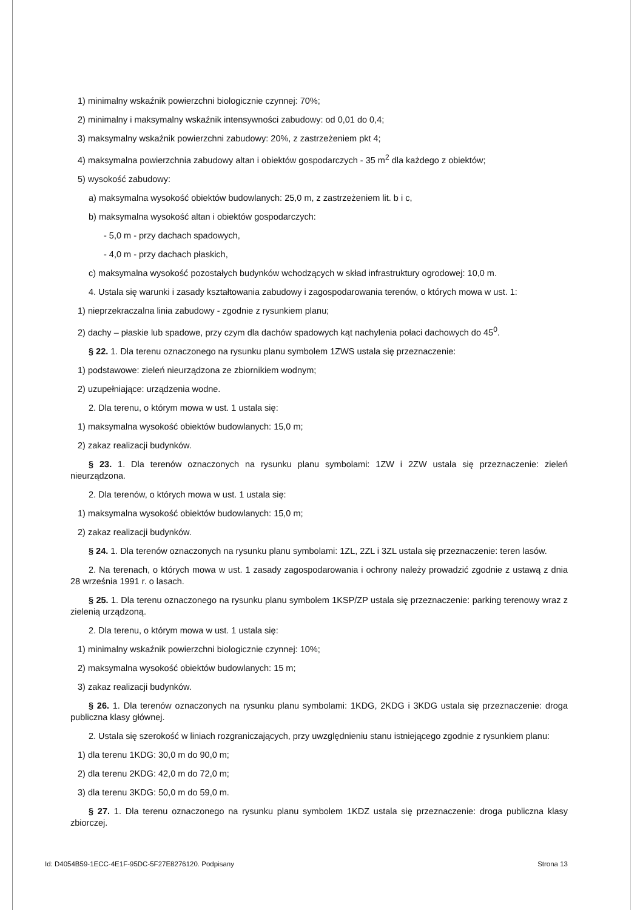1) minimalny wskaźnik powierzchni biologicznie czynnej: 70%;
2) minimalny i maksymalny wskaźnik intensywności zabudowy: od 0,01 do 0,4;
3) maksymalny wskaźnik powierzchni zabudowy: 20%, z zastrzeżeniem pkt 4;
4) maksymalna powierzchnia zabudowy altan i obiektów gospodarczych - 35 m<sup>2</sup> dla każdego z obiektów;
5) wysokość zabudowy:
a) maksymalna wysokość obiektów budowlanych: 25,0 m, z zastrzeżeniem lit. b i c,
b) maksymalna wysokość altan i obiektów gospodarczych:
- 5,0 m - przy dachach spadowych,
- 4,0 m - przy dachach płaskich,
c) maksymalna wysokość pozostałych budynków wchodzących w skład infrastruktury ogrodowej: 10,0 m.
4. Ustala się warunki i zasady kształtowania zabudowy i zagospodarowania terenów, o których mowa w ust. 1:
1) nieprzekraczalna linia zabudowy - zgodnie z rysunkiem planu;
2) dachy – płaskie lub spadowe, przy czym dla dachów spadowych kąt nachylenia połaci dachowych do 45<sup>0</sup>.
§ 22. 1. Dla terenu oznaczonego na rysunku planu symbolem 1ZWS ustala się przeznaczenie:
1) podstawowe: zieleń nieurządzona ze zbiornikiem wodnym;
2) uzupełniające: urządzenia wodne.
2. Dla terenu, o którym mowa w ust. 1 ustala się:
1) maksymalna wysokość obiektów budowlanych: 15,0 m;
2) zakaz realizacji budynków.
§ 23. 1. Dla terenów oznaczonych na rysunku planu symbolami: 1ZW i 2ZW ustala się przeznaczenie: zieleń nieurządzona.
2. Dla terenów, o których mowa w ust. 1 ustala się:
1) maksymalna wysokość obiektów budowlanych: 15,0 m;
2) zakaz realizacji budynków.
§ 24. 1. Dla terenów oznaczonych na rysunku planu symbolami: 1ZL, 2ZL i 3ZL ustala się przeznaczenie: teren lasów.
2. Na terenach, o których mowa w ust. 1 zasady zagospodarowania i ochrony należy prowadzić zgodnie z ustawą z dnia 28 września 1991 r. o lasach.
§ 25. 1. Dla terenu oznaczonego na rysunku planu symbolem 1KSP/ZP ustala się przeznaczenie: parking terenowy wraz z zielenią urządzoną.
2. Dla terenu, o którym mowa w ust. 1 ustala się:
1) minimalny wskaźnik powierzchni biologicznie czynnej: 10%;
2) maksymalna wysokość obiektów budowlanych: 15 m;
3) zakaz realizacji budynków.
§ 26. 1. Dla terenów oznaczonych na rysunku planu symbolami: 1KDG, 2KDG i 3KDG ustala się przeznaczenie: droga publiczna klasy głównej.
2. Ustala się szerokość w liniach rozgraniczających, przy uwzględnieniu stanu istniejącego zgodnie z rysunkiem planu:
1) dla terenu 1KDG: 30,0 m do 90,0 m;
2) dla terenu 2KDG: 42,0 m do 72,0 m;
3) dla terenu 3KDG: 50,0 m do 59,0 m.
§ 27. 1. Dla terenu oznaczonego na rysunku planu symbolem 1KDZ ustala się przeznaczenie: droga publiczna klasy zbiorczej.
Id: D4054B59-1ECC-4E1F-95DC-5F27E8276120. Podpisany Strona 13